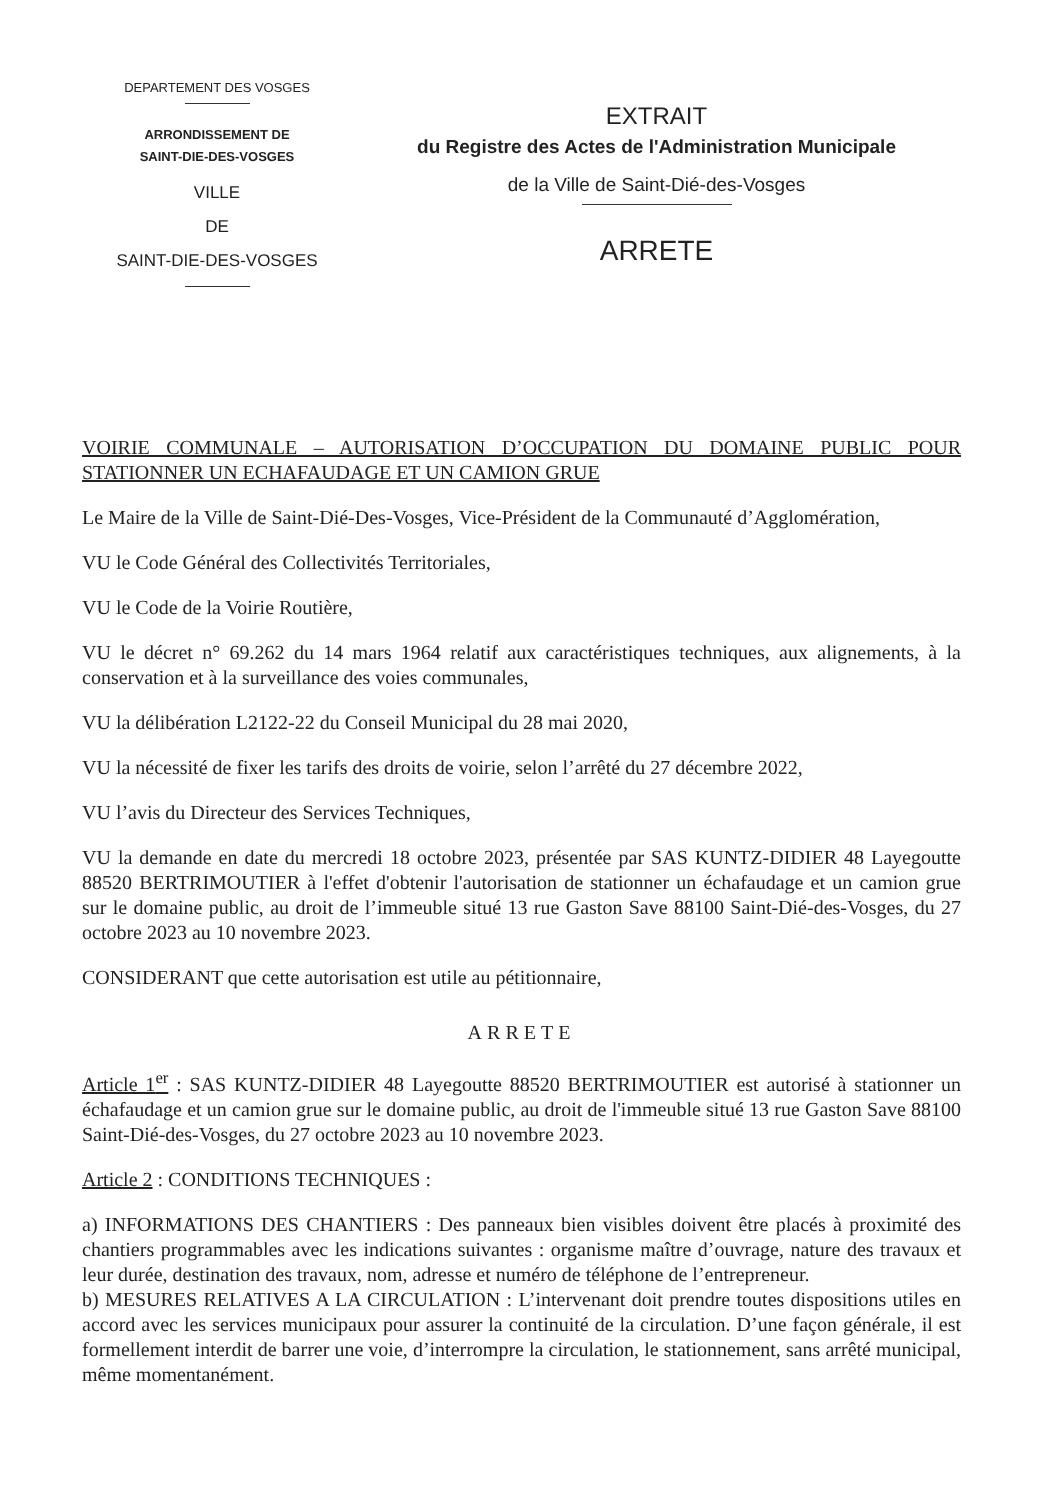DEPARTEMENT DES VOSGES
ARRONDISSEMENT DE
SAINT-DIE-DES-VOSGES
VILLE
DE
SAINT-DIE-DES-VOSGES
EXTRAIT
du Registre des Actes de l'Administration Municipale
de la Ville de Saint-Dié-des-Vosges
ARRETE
VOIRIE COMMUNALE – AUTORISATION D’OCCUPATION DU DOMAINE PUBLIC POUR STATIONNER UN ECHAFAUDAGE ET UN CAMION GRUE
Le Maire de la Ville de Saint-Dié-Des-Vosges, Vice-Président de la Communauté d’Agglomération,
VU le Code Général des Collectivités Territoriales,
VU le Code de la Voirie Routière,
VU le décret n° 69.262 du 14 mars 1964 relatif aux caractéristiques techniques, aux alignements, à la conservation et à la surveillance des voies communales,
VU la délibération L2122-22 du Conseil Municipal du 28 mai 2020,
VU la nécessité de fixer les tarifs des droits de voirie, selon l’arrêté du 27 décembre 2022,
VU l’avis du Directeur des Services Techniques,
VU la demande en date du mercredi 18 octobre 2023, présentée par SAS KUNTZ-DIDIER 48 Layegoutte 88520 BERTRIMOUTIER à l'effet d'obtenir l'autorisation de stationner un échafaudage et un camion grue sur le domaine public, au droit de l’immeuble situé 13 rue Gaston Save 88100 Saint-Dié-des-Vosges, du 27 octobre 2023 au 10 novembre 2023.
CONSIDERANT que cette autorisation est utile au pétitionnaire,
ARRETE
Article 1<sup>er</sup> : SAS KUNTZ-DIDIER 48 Layegoutte 88520 BERTRIMOUTIER est autorisé à stationner un échafaudage et un camion grue sur le domaine public, au droit de l'immeuble situé 13 rue Gaston Save 88100 Saint-Dié-des-Vosges, du 27 octobre 2023 au 10 novembre 2023.
Article 2 : CONDITIONS TECHNIQUES :
a) INFORMATIONS DES CHANTIERS : Des panneaux bien visibles doivent être placés à proximité des chantiers programmables avec les indications suivantes : organisme maître d’ouvrage, nature des travaux et leur durée, destination des travaux, nom, adresse et numéro de téléphone de l’entrepreneur.
b) MESURES RELATIVES A LA CIRCULATION : L’intervenant doit prendre toutes dispositions utiles en accord avec les services municipaux pour assurer la continuité de la circulation. D’une façon générale, il est formellement interdit de barrer une voie, d’interrompre la circulation, le stationnement, sans arrêté municipal, même momentanément.